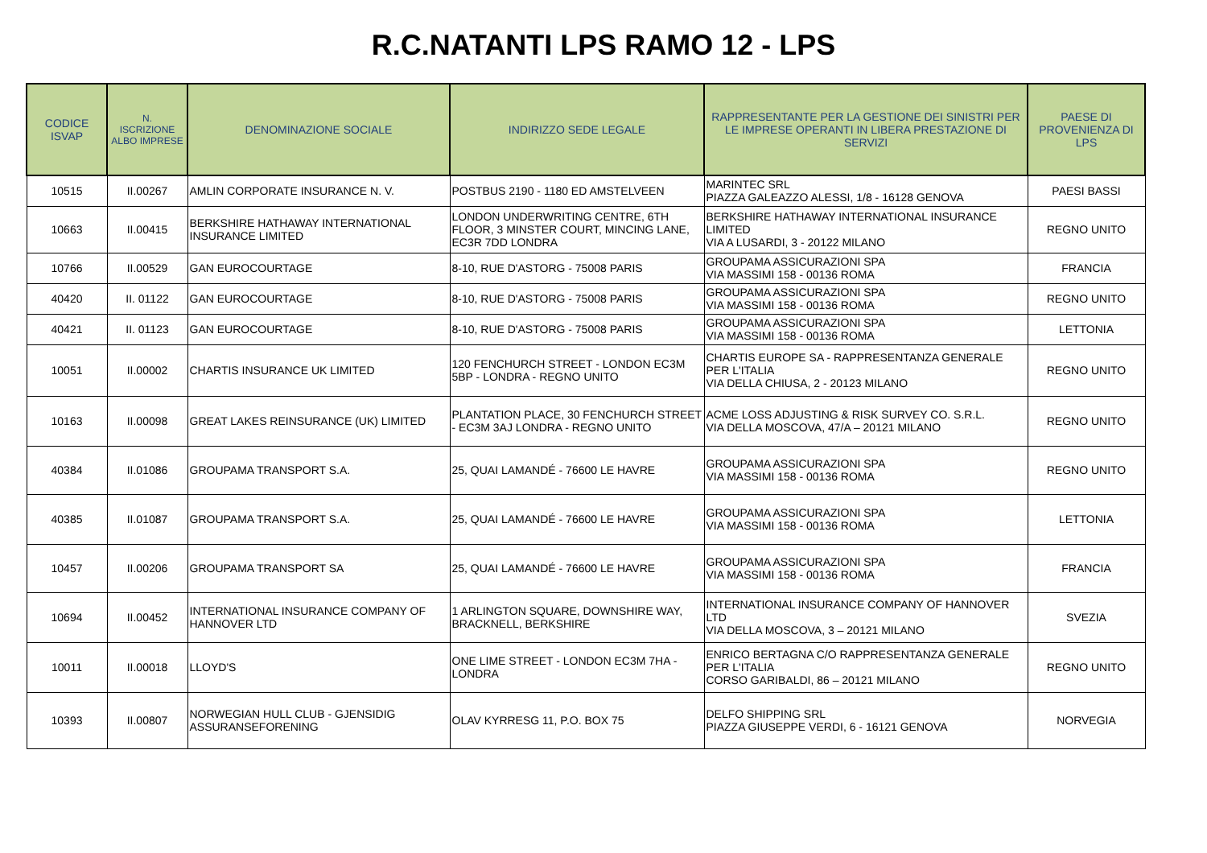R.C.NATANTI LPS RAMO 12 - LPS
| CODICE ISVAP | N. ISCRIZIONE ALBO IMPRESE | DENOMINAZIONE SOCIALE | INDIRIZZO SEDE LEGALE | RAPPRESENTANTE PER LA GESTIONE DEI SINISTRI PER LE IMPRESE OPERANTI IN LIBERA PRESTAZIONE DI SERVIZI | PAESE DI PROVENIENZA DI LPS |
| --- | --- | --- | --- | --- | --- |
| 10515 | II.00267 | AMLIN CORPORATE INSURANCE N. V. | POSTBUS 2190 - 1180 ED AMSTELVEEN | MARINTEC SRL PIAZZA GALEAZZO ALESSI, 1/8 - 16128 GENOVA | PAESI BASSI |
| 10663 | II.00415 | BERKSHIRE HATHAWAY INTERNATIONAL INSURANCE LIMITED | LONDON UNDERWRITING CENTRE, 6TH FLOOR, 3 MINSTER COURT, MINCING LANE, EC3R 7DD LONDRA | BERKSHIRE HATHAWAY INTERNATIONAL INSURANCE LIMITED VIA A LUSARDI, 3 - 20122 MILANO | REGNO UNITO |
| 10766 | II.00529 | GAN EUROCOURTAGE | 8-10, RUE D'ASTORG - 75008 PARIS | GROUPAMA ASSICURAZIONI SPA VIA MASSIMI 158 - 00136 ROMA | FRANCIA |
| 40420 | II. 01122 | GAN EUROCOURTAGE | 8-10, RUE D'ASTORG - 75008 PARIS | GROUPAMA ASSICURAZIONI SPA VIA MASSIMI 158 - 00136 ROMA | REGNO UNITO |
| 40421 | II. 01123 | GAN EUROCOURTAGE | 8-10, RUE D'ASTORG - 75008 PARIS | GROUPAMA ASSICURAZIONI SPA VIA MASSIMI 158 - 00136 ROMA | LETTONIA |
| 10051 | II.00002 | CHARTIS INSURANCE UK LIMITED | 120 FENCHURCH STREET - LONDON EC3M 5BP - LONDRA - REGNO UNITO | CHARTIS EUROPE SA - RAPPRESENTANZA GENERALE PER L'ITALIA VIA DELLA CHIUSA, 2 - 20123 MILANO | REGNO UNITO |
| 10163 | II.00098 | GREAT LAKES REINSURANCE (UK) LIMITED | PLANTATION PLACE, 30 FENCHURCH STREET - EC3M 3AJ LONDRA - REGNO UNITO | ACME LOSS ADJUSTING & RISK SURVEY CO. S.R.L. VIA DELLA MOSCOVA, 47/A – 20121 MILANO | REGNO UNITO |
| 40384 | II.01086 | GROUPAMA TRANSPORT S.A. | 25, QUAI LAMANDÉ - 76600 LE HAVRE | GROUPAMA ASSICURAZIONI SPA VIA MASSIMI 158 - 00136 ROMA | REGNO UNITO |
| 40385 | II.01087 | GROUPAMA TRANSPORT S.A. | 25, QUAI LAMANDÉ - 76600 LE HAVRE | GROUPAMA ASSICURAZIONI SPA VIA MASSIMI 158 - 00136 ROMA | LETTONIA |
| 10457 | II.00206 | GROUPAMA TRANSPORT SA | 25, QUAI LAMANDÉ - 76600 LE HAVRE | GROUPAMA ASSICURAZIONI SPA VIA MASSIMI 158 - 00136 ROMA | FRANCIA |
| 10694 | II.00452 | INTERNATIONAL INSURANCE COMPANY OF HANNOVER LTD | 1 ARLINGTON SQUARE, DOWNSHIRE WAY, BRACKNELL, BERKSHIRE | INTERNATIONAL INSURANCE COMPANY OF HANNOVER LTD VIA DELLA MOSCOVA, 3 – 20121 MILANO | SVEZIA |
| 10011 | II.00018 | LLOYD'S | ONE LIME STREET - LONDON EC3M 7HA - LONDRA | ENRICO BERTAGNA C/O RAPPRESENTANZA GENERALE PER L'ITALIA CORSO GARIBALDI, 86 – 20121 MILANO | REGNO UNITO |
| 10393 | II.00807 | NORWEGIAN HULL CLUB - GJENSIDIG ASSURANSEFORENING | OLAV KYRRESG 11, P.O. BOX 75 | DELFO SHIPPING SRL PIAZZA GIUSEPPE VERDI, 6 - 16121 GENOVA | NORVEGIA |